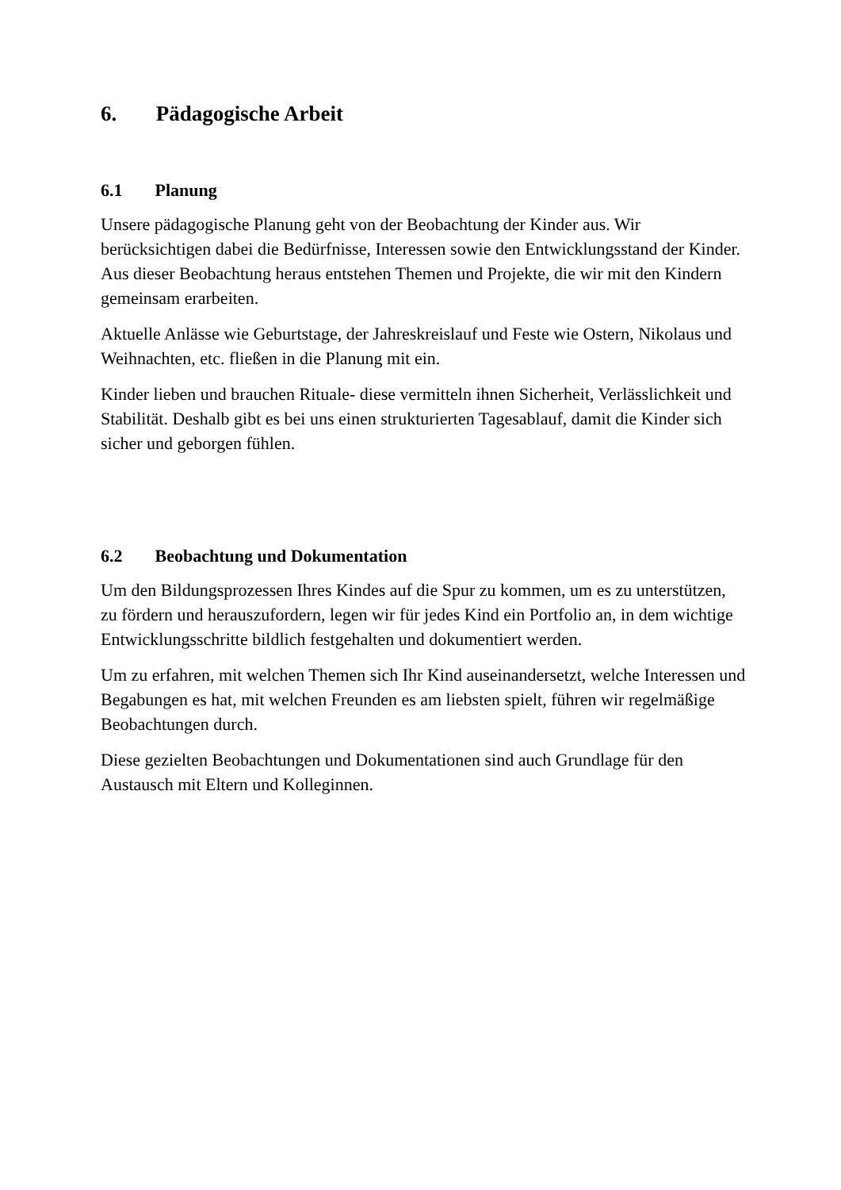6. Pädagogische Arbeit
6.1 Planung
Unsere pädagogische Planung geht von der Beobachtung der Kinder aus. Wir berücksichtigen dabei die Bedürfnisse, Interessen sowie den Entwicklungsstand der Kinder. Aus dieser Beobachtung heraus entstehen Themen und Projekte, die wir mit den Kindern gemeinsam erarbeiten.
Aktuelle Anlässe wie Geburtstage, der Jahreskreislauf und Feste wie Ostern, Nikolaus und Weihnachten, etc. fließen in die Planung mit ein.
Kinder lieben und brauchen Rituale- diese vermitteln ihnen Sicherheit, Verlässlichkeit und Stabilität. Deshalb gibt es bei uns einen strukturierten Tagesablauf, damit die Kinder sich sicher und geborgen fühlen.
6.2 Beobachtung und Dokumentation
Um den Bildungsprozessen Ihres Kindes auf die Spur zu kommen, um es zu unterstützen, zu fördern und herauszufordern, legen wir für jedes Kind ein Portfolio an, in dem wichtige Entwicklungsschritte bildlich festgehalten und dokumentiert werden.
Um zu erfahren, mit welchen Themen sich Ihr Kind auseinandersetzt, welche Interessen und Begabungen es hat, mit welchen Freunden es am liebsten spielt, führen wir regelmäßige Beobachtungen durch.
Diese gezielten Beobachtungen und Dokumentationen sind auch Grundlage für den Austausch mit Eltern und Kolleginnen.